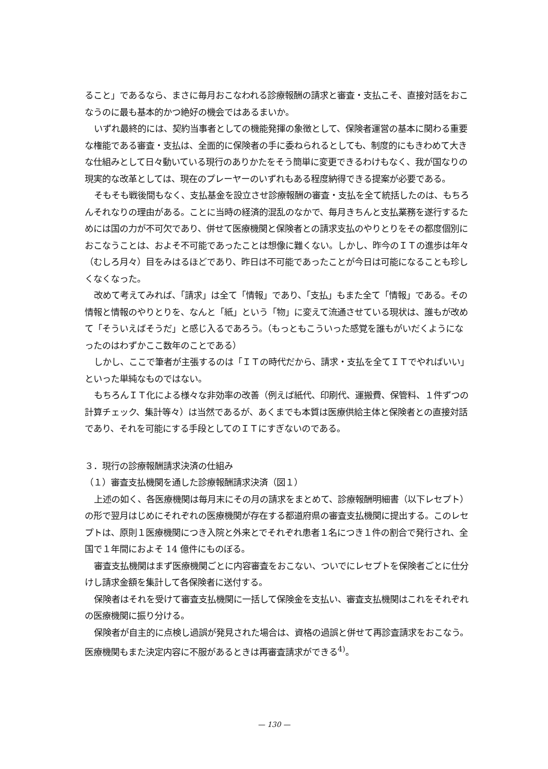ること」であるなら、まさに毎月おこなわれる診療報酬の請求と審査・支払こそ、直接対話をおこなうのに最も基本的かつ絶好の機会ではあるまいか。
いずれ最終的には、契約当事者としての機能発揮の象徴として、保険者運営の基本に関わる重要な権能である審査・支払は、全面的に保険者の手に委ねられるとしても、制度的にもきわめて大きな仕組みとして日々動いている現行のありかたをそう簡単に変更できるわけもなく、我が国なりの現実的な改革としては、現在のプレーヤーのいずれもある程度納得できる提案が必要である。
そもそも戦後間もなく、支払基金を設立させ診療報酬の審査・支払を全て統括したのは、もちろんそれなりの理由がある。ことに当時の経済的混乱のなかで、毎月きちんと支払業務を遂行するためには国の力が不可欠であり、併せて医療機関と保険者との請求支払のやりとりをその都度個別におこなうことは、およそ不可能であったことは想像に難くない。しかし、昨今のＩＴの進歩は年々（むしろ月々）目をみはるほどであり、昨日は不可能であったことが今日は可能になることも珍しくなくなった。
改めて考えてみれば、「請求」は全て「情報」であり、「支払」もまた全て「情報」である。その情報と情報のやりとりを、なんと「紙」という「物」に変えて流通させている現状は、誰もが改めて「そういえばそうだ」と感じ入るであろう。（もっともこういった感覚を誰もがいだくようになったのはわずかここ数年のことである）
しかし、ここで筆者が主張するのは「ＩＴの時代だから、請求・支払を全てＩＴでやればいい」といった単純なものではない。
もちろんＩＴ化による様々な非効率の改善（例えば紙代、印刷代、運搬費、保管料、１件ずつの計算チェック、集計等々）は当然であるが、あくまでも本質は医療供給主体と保険者との直接対話であり、それを可能にする手段としてのＩＴにすぎないのである。
３．現行の診療報酬請求決済の仕組み
（１）審査支払機関を通した診療報酬請求決済（図１）
上述の如く、各医療機関は毎月末にその月の請求をまとめて、診療報酬明細書（以下レセプト）の形で翌月はじめにそれぞれの医療機関が存在する都道府県の審査支払機関に提出する。このレセプトは、原則１医療機関につき入院と外来とでそれぞれ患者１名につき１件の割合で発行され、全国で１年間におよそ 14 億件にものぼる。
審査支払機関はまず医療機関ごとに内容審査をおこない、ついでにレセプトを保険者ごとに仕分けし請求金額を集計して各保険者に送付する。
保険者はそれを受けて審査支払機関に一括して保険金を支払い、審査支払機関はこれをそれぞれの医療機関に振り分ける。
保険者が自主的に点検し過誤が発見された場合は、資格の過誤と併せて再診査請求をおこなう。医療機関もまた決定内容に不服があるときは再審査請求ができる<sup>4)</sup>。
— 130 —